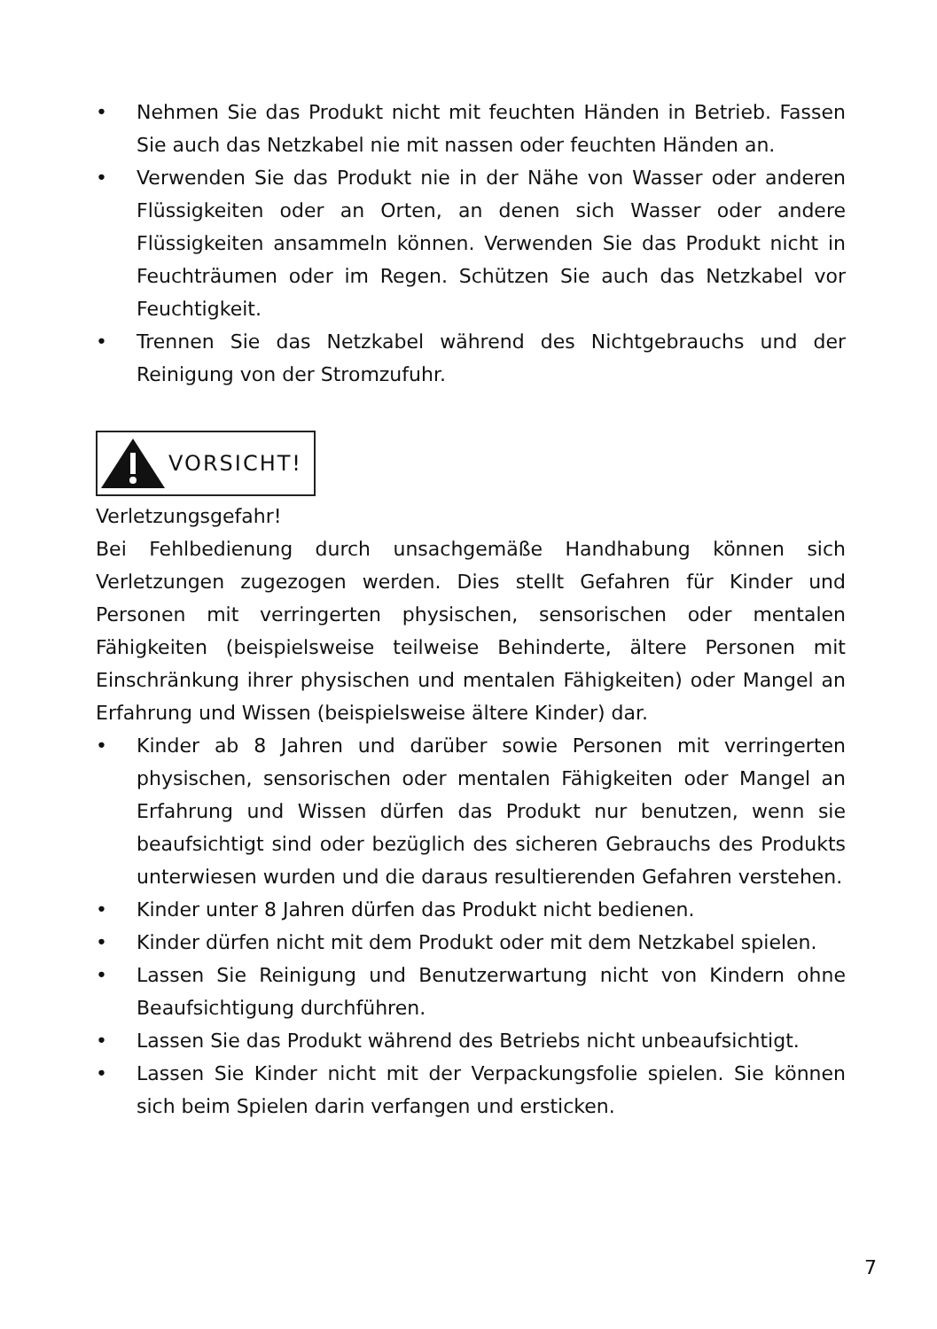• Nehmen Sie das Produkt nicht mit feuchten Händen in Betrieb. Fassen Sie auch das Netzkabel nie mit nassen oder feuchten Händen an.
• Verwenden Sie das Produkt nie in der Nähe von Wasser oder anderen Flüssigkeiten oder an Orten, an denen sich Wasser oder andere Flüssigkeiten ansammeln können. Verwenden Sie das Produkt nicht in Feuchträumen oder im Regen. Schützen Sie auch das Netzkabel vor Feuchtigkeit.
• Trennen Sie das Netzkabel während des Nichtgebrauchs und der Reinigung von der Stromzufuhr.
VORSICHT!
Verletzungsgefahr!
Bei Fehlbedienung durch unsachgemäße Handhabung können sich Verletzungen zugezogen werden. Dies stellt Gefahren für Kinder und Personen mit verringerten physischen, sensorischen oder mentalen Fähigkeiten (beispielsweise teilweise Behinderte, ältere Personen mit Einschränkung ihrer physischen und mentalen Fähigkeiten) oder Mangel an Erfahrung und Wissen (beispielsweise ältere Kinder) dar.
• Kinder ab 8 Jahren und darüber sowie Personen mit verringerten physischen, sensorischen oder mentalen Fähigkeiten oder Mangel an Erfahrung und Wissen dürfen das Produkt nur benutzen, wenn sie beaufsichtigt sind oder bezüglich des sicheren Gebrauchs des Produkts unterwiesen wurden und die daraus resultierenden Gefahren verstehen.
• Kinder unter 8 Jahren dürfen das Produkt nicht bedienen.
• Kinder dürfen nicht mit dem Produkt oder mit dem Netzkabel spielen.
• Lassen Sie Reinigung und Benutzerwartung nicht von Kindern ohne Beaufsichtigung durchführen.
• Lassen Sie das Produkt während des Betriebs nicht unbeaufsichtigt.
• Lassen Sie Kinder nicht mit der Verpackungsfolie spielen. Sie können sich beim Spielen darin verfangen und ersticken.
7